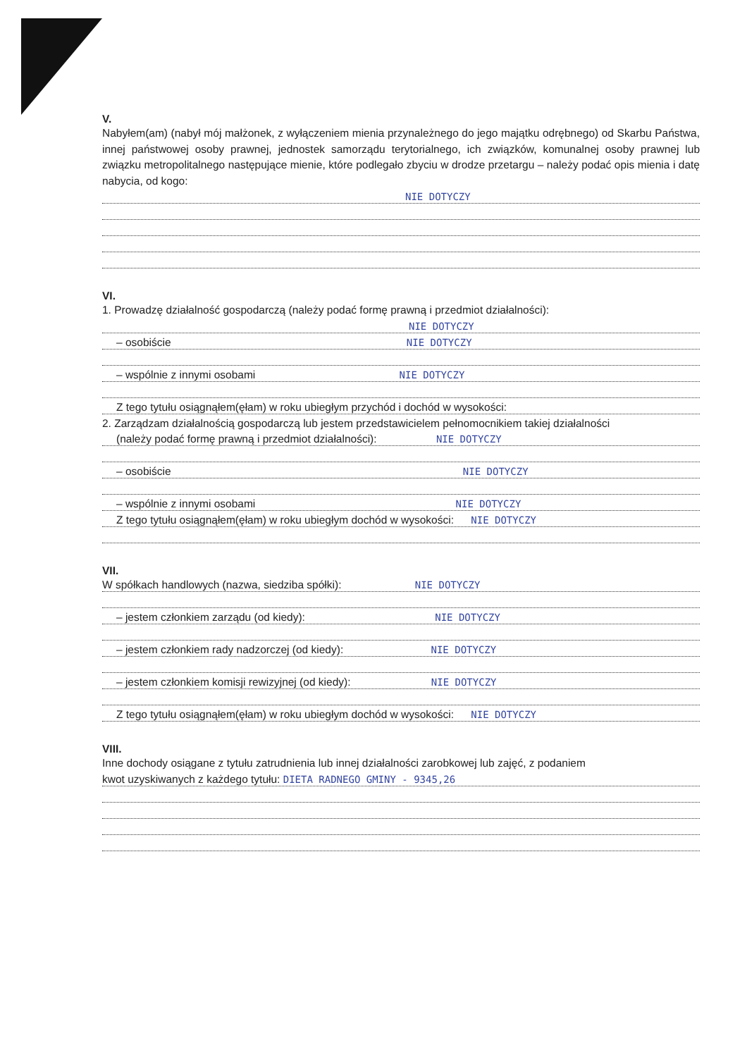V.
Nabyłem(am) (nabył mój małżonek, z wyłączeniem mienia przynależnego do jego majątku odrębnego) od Skarbu Państwa, innej państwowej osoby prawnej, jednostek samorządu terytorialnego, ich związków, komunalnej osoby prawnej lub związku metropolitalnego następujące mienie, które podlegało zbyciu w drodze przetargu – należy podać opis mienia i datę nabycia, od kogo:
NIE DOTYCZY
VI.
1. Prowadzę działalność gospodarczą (należy podać formę prawną i przedmiot działalności):
NIE DOTYCZY
– osobiście NIE DOTYCZY
– wspólnie z innymi osobami NIE DOTYCZY
Z tego tytułu osiągnąłem(ęłam) w roku ubiegłym przychód i dochód w wysokości:
2. Zarządzam działalnością gospodarczą lub jestem przedstawicielem pełnomocnikiem takiej działalności
(należy podać formę prawną i przedmiot działalności): NIE DOTYCZY
– osobiście NIE DOTYCZY
– wspólnie z innymi osobami NIE DOTYCZY
Z tego tytułu osiągnąłem(ęłam) w roku ubiegłym dochód w wysokości: NIE DOTYCZY
VII.
W spółkach handlowych (nazwa, siedziba spółki): NIE DOTYCZY
– jestem członkiem zarządu (od kiedy): NIE DOTYCZY
– jestem członkiem rady nadzorczej (od kiedy): NIE DOTYCZY
– jestem członkiem komisji rewizyjnej (od kiedy): NIE DOTYCZY
Z tego tytułu osiągnąłem(ęłam) w roku ubiegłym dochód w wysokości: NIE DOTYCZY
VIII.
Inne dochody osiągane z tytułu zatrudnienia lub innej działalności zarobkowej lub zajęć, z podaniem
kwot uzyskiwanych z każdego tytułu: DIETA RADNEGO GMINY - 9345,26